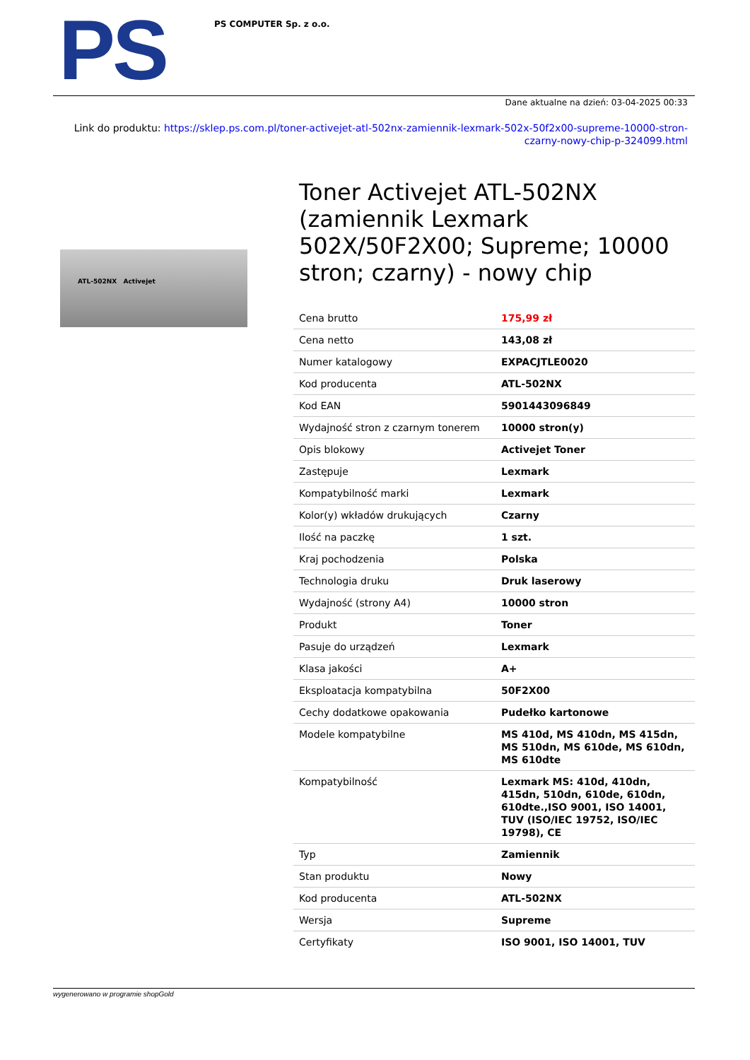PS
PS COMPUTER Sp. z o.o.
Dane aktualne na dzień: 03-04-2025 00:33
Link do produktu: https://sklep.ps.com.pl/toner-activejet-atl-502nx-zamiennik-lexmark-502x-50f2x00-supreme-10000-stron-czarny-nowy-chip-p-324099.html
ATL-502NX Activejet
Toner Activejet ATL-502NX (zamiennik Lexmark 502X/50F2X00; Supreme; 10000 stron; czarny) - nowy chip
| Cena brutto | 175,99 zł |
| Cena netto | 143,08 zł |
| Numer katalogowy | EXPACJTLE0020 |
| Kod producenta | ATL-502NX |
| Kod EAN | 5901443096849 |
| Wydajność stron z czarnym tonerem | 10000 stron(y) |
| Opis blokowy | Activejet Toner |
| Zastępuje | Lexmark |
| Kompatybilność marki | Lexmark |
| Kolor(y) wkładów drukujących | Czarny |
| Ilość na paczkę | 1 szt. |
| Kraj pochodzenia | Polska |
| Technologia druku | Druk laserowy |
| Wydajność (strony A4) | 10000 stron |
| Produkt | Toner |
| Pasuje do urządzeń | Lexmark |
| Klasa jakości | A+ |
| Eksploatacja kompatybilna | 50F2X00 |
| Cechy dodatkowe opakowania | Pudełko kartonowe |
| Modele kompatybilne | MS 410d, MS 410dn, MS 415dn, MS 510dn, MS 610de, MS 610dn, MS 610dte |
| Kompatybilność | Lexmark MS: 410d, 410dn, 415dn, 510dn, 610de, 610dn, 610dte.,ISO 9001, ISO 14001, TUV (ISO/IEC 19752, ISO/IEC 19798), CE |
| Typ | Zamiennik |
| Stan produktu | Nowy |
| Kod producenta | ATL-502NX |
| Wersja | Supreme |
| Certyfikaty | ISO 9001, ISO 14001, TUV |
wygenerowano w programie shopGold